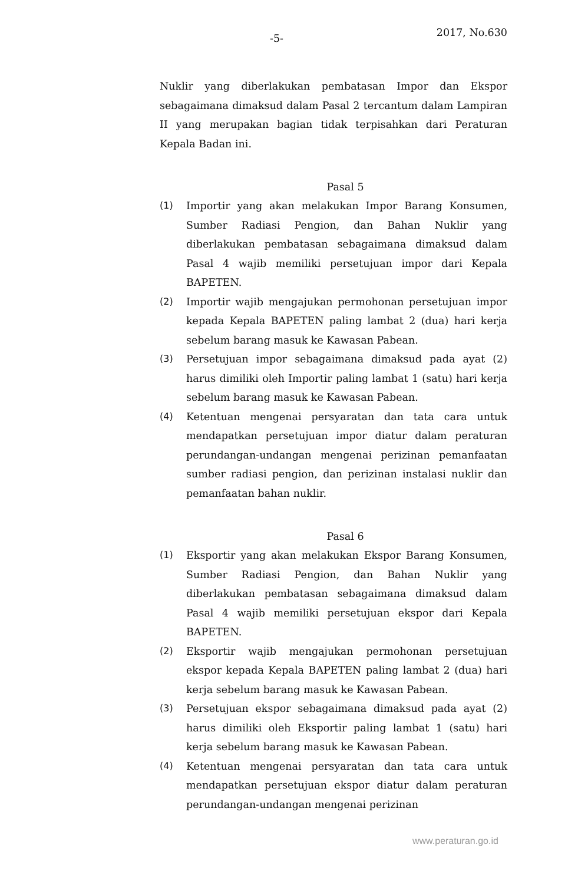-5- 2017, No.630
Nuklir yang diberlakukan pembatasan Impor dan Ekspor sebagaimana dimaksud dalam Pasal 2 tercantum dalam Lampiran II yang merupakan bagian tidak terpisahkan dari Peraturan Kepala Badan ini.
Pasal 5
(1) Importir yang akan melakukan Impor Barang Konsumen, Sumber Radiasi Pengion, dan Bahan Nuklir yang diberlakukan pembatasan sebagaimana dimaksud dalam Pasal 4 wajib memiliki persetujuan impor dari Kepala BAPETEN.
(2) Importir wajib mengajukan permohonan persetujuan impor kepada Kepala BAPETEN paling lambat 2 (dua) hari kerja sebelum barang masuk ke Kawasan Pabean.
(3) Persetujuan impor sebagaimana dimaksud pada ayat (2) harus dimiliki oleh Importir paling lambat 1 (satu) hari kerja sebelum barang masuk ke Kawasan Pabean.
(4) Ketentuan mengenai persyaratan dan tata cara untuk mendapatkan persetujuan impor diatur dalam peraturan perundangan-undangan mengenai perizinan pemanfaatan sumber radiasi pengion, dan perizinan instalasi nuklir dan pemanfaatan bahan nuklir.
Pasal 6
(1) Eksportir yang akan melakukan Ekspor Barang Konsumen, Sumber Radiasi Pengion, dan Bahan Nuklir yang diberlakukan pembatasan sebagaimana dimaksud dalam Pasal 4 wajib memiliki persetujuan ekspor dari Kepala BAPETEN.
(2) Eksportir wajib mengajukan permohonan persetujuan ekspor kepada Kepala BAPETEN paling lambat 2 (dua) hari kerja sebelum barang masuk ke Kawasan Pabean.
(3) Persetujuan ekspor sebagaimana dimaksud pada ayat (2) harus dimiliki oleh Eksportir paling lambat 1 (satu) hari kerja sebelum barang masuk ke Kawasan Pabean.
(4) Ketentuan mengenai persyaratan dan tata cara untuk mendapatkan persetujuan ekspor diatur dalam peraturan perundangan-undangan mengenai perizinan
www.peraturan.go.id